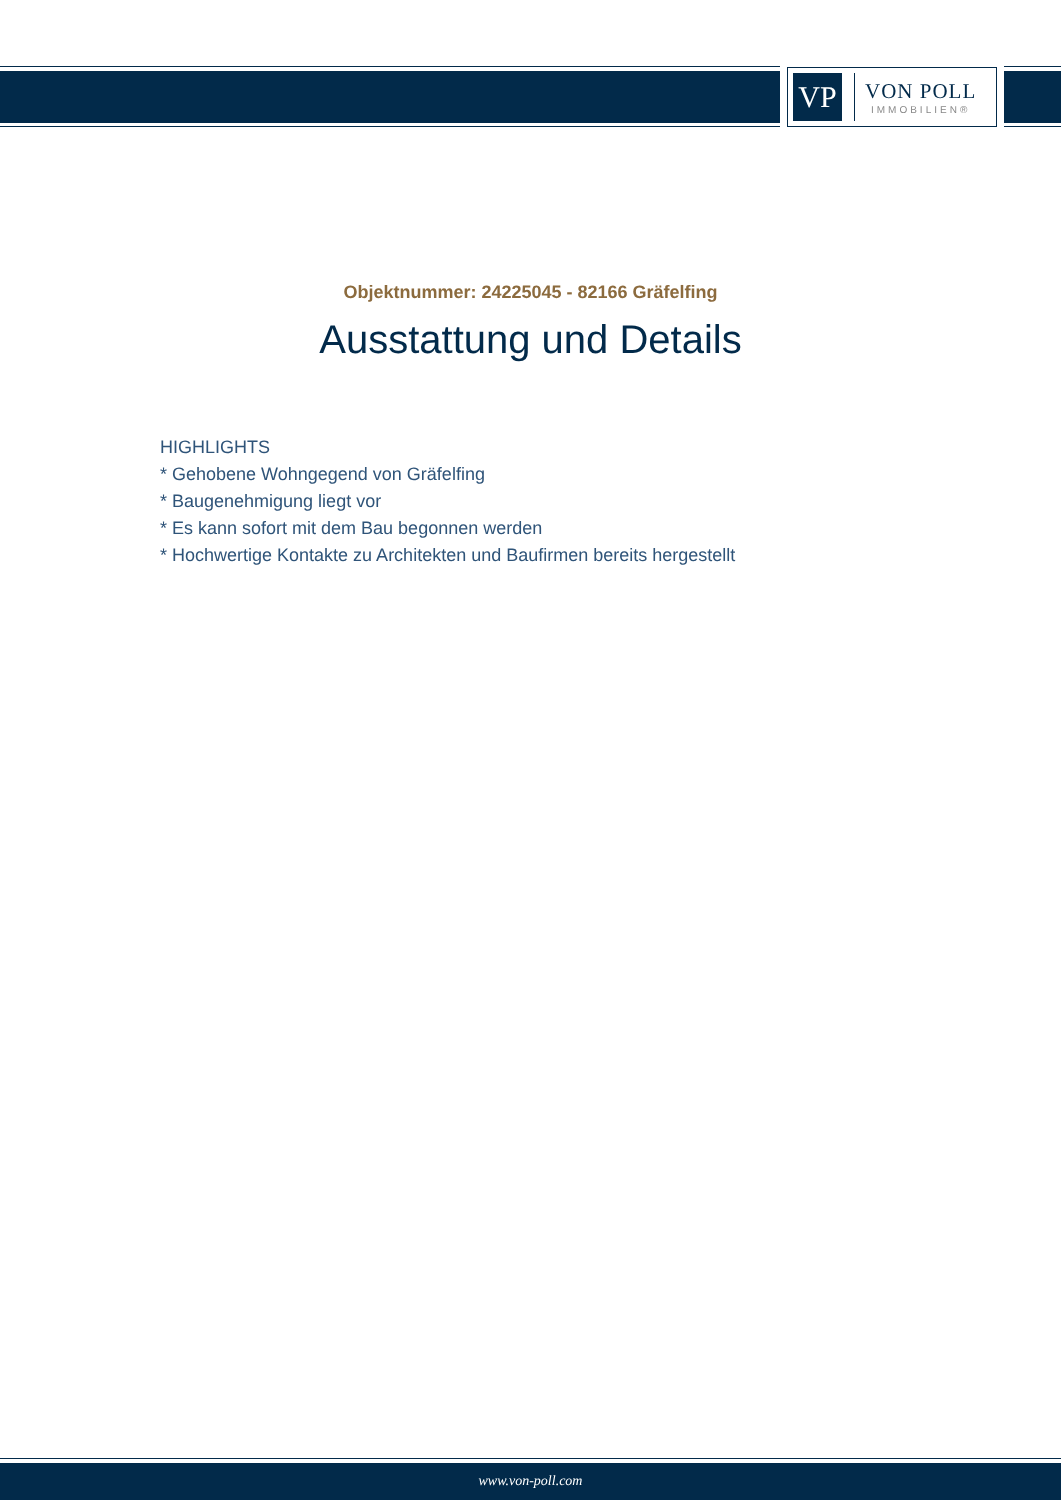VP
VON POLL
IMMOBILIEN®
Objektnummer: 24225045 - 82166 Gräfelfing
Ausstattung und Details
HIGHLIGHTS
* Gehobene Wohngegend von Gräfelfing
* Baugenehmigung liegt vor
* Es kann sofort mit dem Bau begonnen werden
* Hochwertige Kontakte zu Architekten und Baufirmen bereits hergestellt
www.von-poll.com